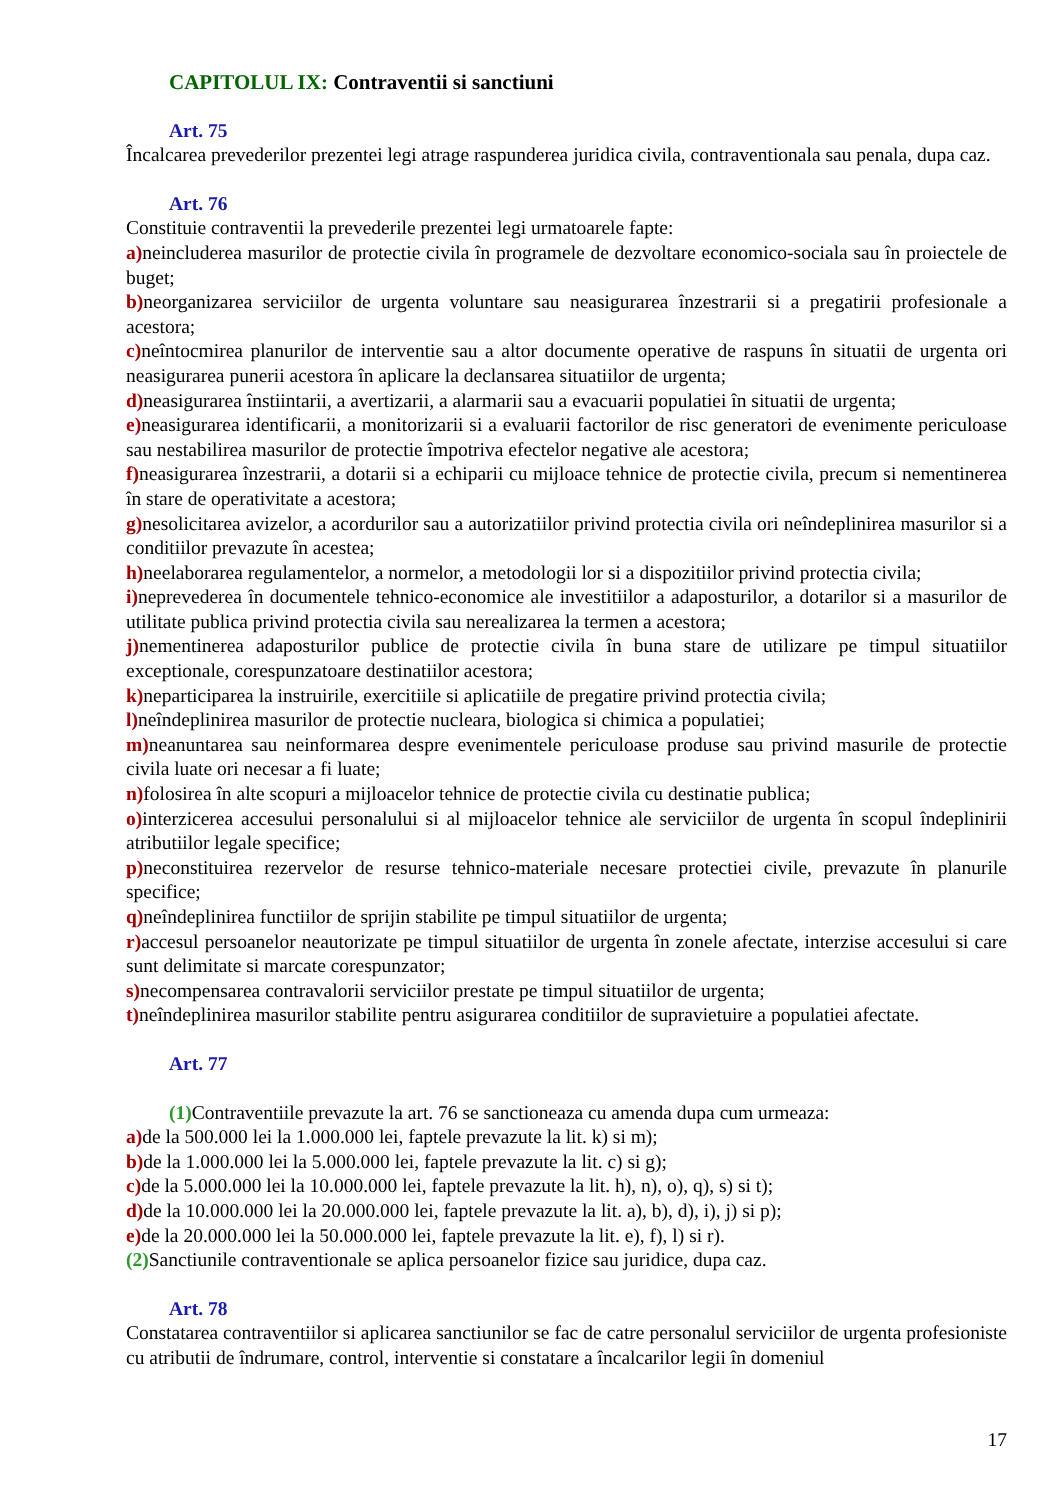CAPITOLUL IX: Contraventii si sanctiuni
Art. 75
Încalcarea prevederilor prezentei legi atrage raspunderea juridica civila, contraventionala sau penala, dupa caz.
Art. 76
Constituie contraventii la prevederile prezentei legi urmatoarele fapte:
a) neincluderea masurilor de protectie civila în programele de dezvoltare economico-sociala sau în proiectele de buget;
b) neorganizarea serviciilor de urgenta voluntare sau neasigurarea înzestrarii si a pregatirii profesionale a acestora;
c) neîntocmirea planurilor de interventie sau a altor documente operative de raspuns în situatii de urgenta ori neasigurarea punerii acestora în aplicare la declansarea situatiilor de urgenta;
d) neasigurarea înstiintarii, a avertizarii, a alarmarii sau a evacuarii populatiei în situatii de urgenta;
e) neasigurarea identificarii, a monitorizarii si a evaluarii factorilor de risc generatori de evenimente periculoase sau nestabilirea masurilor de protectie împotriva efectelor negative ale acestora;
f) neasigurarea înzestrarii, a dotarii si a echiparii cu mijloace tehnice de protectie civila, precum si nementinerea în stare de operativitate a acestora;
g) nesolicitarea avizelor, a acordurilor sau a autorizatiilor privind protectia civila ori neîndeplinirea masurilor si a conditiilor prevazute în acestea;
h) neelaborarea regulamentelor, a normelor, a metodologii lor si a dispozitiilor privind protectia civila;
i) neprevederea în documentele tehnico-economice ale investitiilor a adaposturilor, a dotarilor si a masurilor de utilitate publica privind protectia civila sau nerealizarea la termen a acestora;
j) nementinerea adaposturilor publice de protectie civila în buna stare de utilizare pe timpul situatiilor exceptionale, corespunzatoare destinatiilor acestora;
k) neparticiparea la instruirile, exercitiile si aplicatiile de pregatire privind protectia civila;
l) neîndeplinirea masurilor de protectie nucleara, biologica si chimica a populatiei;
m) neanuntarea sau neinformarea despre evenimentele periculoase produse sau privind masurile de protectie civila luate ori necesar a fi luate;
n) folosirea în alte scopuri a mijloacelor tehnice de protectie civila cu destinatie publica;
o) interzicerea accesului personalului si al mijloacelor tehnice ale serviciilor de urgenta în scopul îndeplinirii atributiilor legale specifice;
p) neconstituirea rezervelor de resurse tehnico-materiale necesare protectiei civile, prevazute în planurile specifice;
q) neîndeplinirea functiilor de sprijin stabilite pe timpul situatiilor de urgenta;
r) accesul persoanelor neautorizate pe timpul situatiilor de urgenta în zonele afectate, interzise accesului si care sunt delimitate si marcate corespunzator;
s) necompensarea contravalorii serviciilor prestate pe timpul situatiilor de urgenta;
t) neîndeplinirea masurilor stabilite pentru asigurarea conditiilor de supravietuire a populatiei afectate.
Art. 77
(1) Contraventiile prevazute la art. 76 se sanctioneaza cu amenda dupa cum urmeaza:
a) de la 500.000 lei la 1.000.000 lei, faptele prevazute la lit. k) si m);
b) de la 1.000.000 lei la 5.000.000 lei, faptele prevazute la lit. c) si g);
c) de la 5.000.000 lei la 10.000.000 lei, faptele prevazute la lit. h), n), o), q), s) si t);
d) de la 10.000.000 lei la 20.000.000 lei, faptele prevazute la lit. a), b), d), i), j) si p);
e) de la 20.000.000 lei la 50.000.000 lei, faptele prevazute la lit. e), f), l) si r).
(2) Sanctiunile contraventionale se aplica persoanelor fizice sau juridice, dupa caz.
Art. 78
Constatarea contraventiilor si aplicarea sanctiunilor se fac de catre personalul serviciilor de urgenta profesioniste cu atributii de îndrumare, control, interventie si constatare a încalcarilor legii în domeniul
17